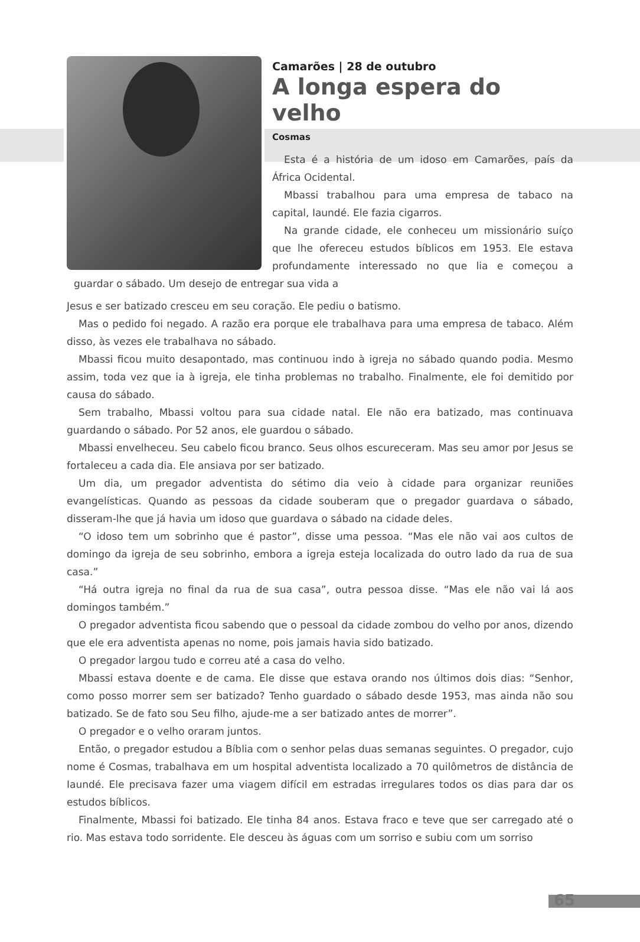Camarões | 28 de outubro
A longa espera do velho
Cosmas
Esta é a história de um idoso em Camarões, país da África Ocidental.
Mbassi trabalhou para uma empresa de tabaco na capital, Iaundé. Ele fazia cigarros.
Na grande cidade, ele conheceu um missionário suíço que lhe ofereceu estudos bíblicos em 1953. Ele estava profundamente interessado no que lia e começou a guardar o sábado. Um desejo de entregar sua vida a
Jesus e ser batizado cresceu em seu coração. Ele pediu o batismo.
Mas o pedido foi negado. A razão era porque ele trabalhava para uma empresa de tabaco. Além disso, às vezes ele trabalhava no sábado.
Mbassi ficou muito desapontado, mas continuou indo à igreja no sábado quando podia. Mesmo assim, toda vez que ia à igreja, ele tinha problemas no trabalho. Finalmente, ele foi demitido por causa do sábado.
Sem trabalho, Mbassi voltou para sua cidade natal. Ele não era batizado, mas continuava guardando o sábado. Por 52 anos, ele guardou o sábado.
Mbassi envelheceu. Seu cabelo ficou branco. Seus olhos escureceram. Mas seu amor por Jesus se fortaleceu a cada dia. Ele ansiava por ser batizado.
Um dia, um pregador adventista do sétimo dia veio à cidade para organizar reuniões evangelísticas. Quando as pessoas da cidade souberam que o pregador guardava o sábado, disseram-lhe que já havia um idoso que guardava o sábado na cidade deles.
“O idoso tem um sobrinho que é pastor”, disse uma pessoa. “Mas ele não vai aos cultos de domingo da igreja de seu sobrinho, embora a igreja esteja localizada do outro lado da rua de sua casa.”
“Há outra igreja no final da rua de sua casa”, outra pessoa disse. “Mas ele não vai lá aos domingos também.”
O pregador adventista ficou sabendo que o pessoal da cidade zombou do velho por anos, dizendo que ele era adventista apenas no nome, pois jamais havia sido batizado.
O pregador largou tudo e correu até a casa do velho.
Mbassi estava doente e de cama. Ele disse que estava orando nos últimos dois dias: “Senhor, como posso morrer sem ser batizado? Tenho guardado o sábado desde 1953, mas ainda não sou batizado. Se de fato sou Seu filho, ajude-me a ser batizado antes de morrer”.
O pregador e o velho oraram juntos.
Então, o pregador estudou a Bíblia com o senhor pelas duas semanas seguintes. O pregador, cujo nome é Cosmas, trabalhava em um hospital adventista localizado a 70 quilômetros de distância de Iaundé. Ele precisava fazer uma viagem difícil em estradas irregulares todos os dias para dar os estudos bíblicos.
Finalmente, Mbassi foi batizado. Ele tinha 84 anos. Estava fraco e teve que ser carregado até o rio. Mas estava todo sorridente. Ele desceu às águas com um sorriso e subiu com um sorriso
65